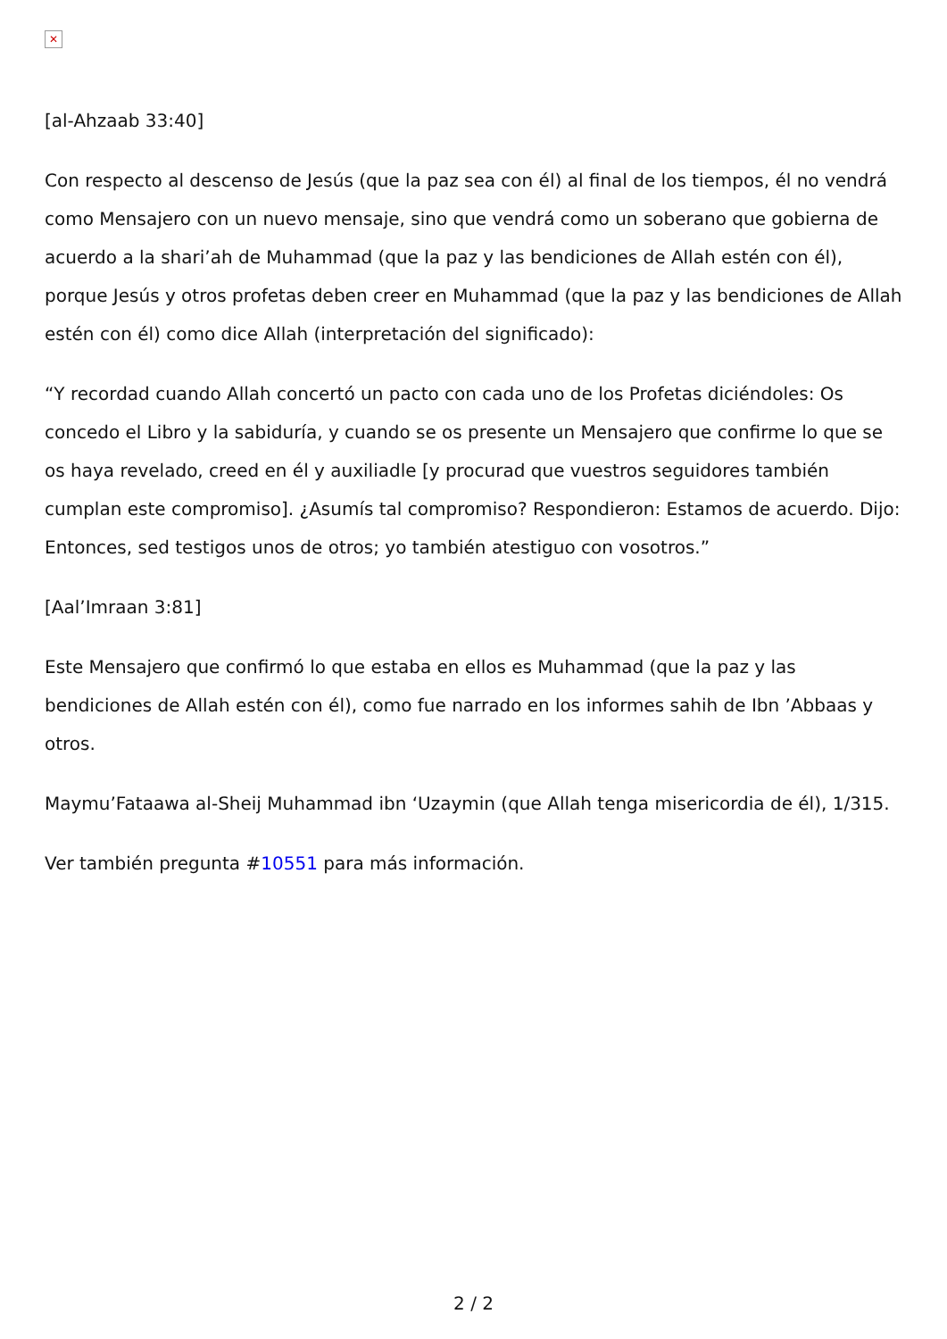✕
[al-Ahzaab 33:40]
Con respecto al descenso de Jesús (que la paz sea con él) al final de los tiempos, él no vendrá como Mensajero con un nuevo mensaje, sino que vendrá como un soberano que gobierna de acuerdo a la shari’ah de Muhammad (que la paz y las bendiciones de Allah estén con él), porque Jesús y otros profetas deben creer en Muhammad (que la paz y las bendiciones de Allah estén con él) como dice Allah (interpretación del significado):
“Y recordad cuando Allah concertó un pacto con cada uno de los Profetas diciéndoles: Os concedo el Libro y la sabiduría, y cuando se os presente un Mensajero que confirme lo que se os haya revelado, creed en él y auxiliadle [y procurad que vuestros seguidores también cumplan este compromiso]. ¿Asumís tal compromiso? Respondieron: Estamos de acuerdo. Dijo: Entonces, sed testigos unos de otros; yo también atestiguo con vosotros.”
[Aal’Imraan 3:81]
Este Mensajero que confirmó lo que estaba en ellos es Muhammad (que la paz y las bendiciones de Allah estén con él), como fue narrado en los informes sahih de Ibn ’Abbaas y otros.
Maymu’Fataawa al-Sheij Muhammad ibn ‘Uzaymin (que Allah tenga misericordia de él), 1/315.
Ver también pregunta #10551 para más información.
2 / 2